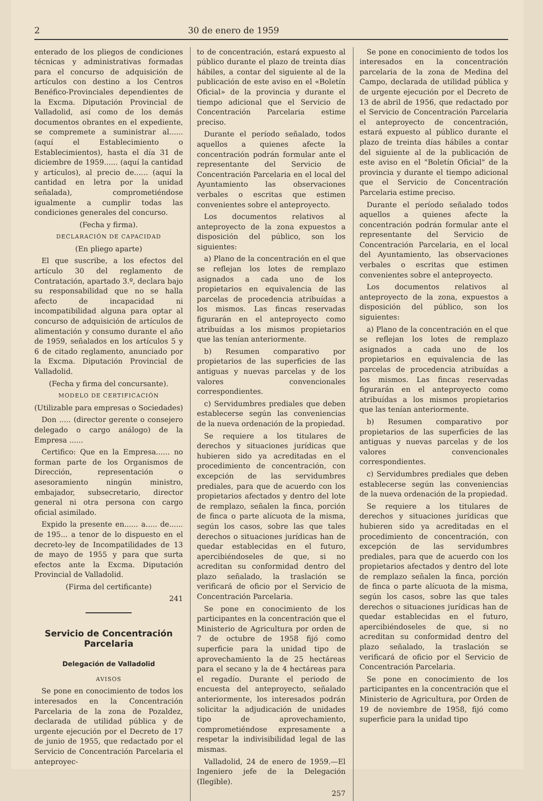2 30 de enero de 1959
enterado de los pliegos de condiciones técnicas y administrativas formadas para el concurso de adquisición de artículos con destino a los Centros Benéfico-Provinciales dependientes de la Excma. Diputación Provincial de Valladolid, así como de los demás documentos obrantes en el expediente, se compremete a suministrar al...... (aquí el Establecimiento o Establecimientos), hasta el día 31 de diciembre de 1959...... (aquí la cantidad y artículos), al precio de...... (aquí la cantidad en letra por la unidad señalada), comprometiéndose igualmente a cumplir todas las condiciones generales del concurso.
(Fecha y firma).
DECLARACIÓN DE CAPACIDAD
(En pliego aparte)
El que suscribe, a los efectos del artículo 30 del reglamento de Contratación, apartado 3.º, declara bajo su responsabilidad que no se halla afecto de incapacidad ni incompatibilidad alguna para optar al concurso de adquisición de artículos de alimentación y consumo durante el año de 1959, señalados en los artículos 5 y 6 de citado reglamento, anunciado por la Excma. Diputación Provincial de Valladolid.
(Fecha y firma del concursante).
MODELO DE CERTIFICACIÓN
(Utilizable para empresas o Sociedades)
Don ..... (director gerente o consejero delegado o cargo análogo) de la Empresa ......
Certifico: Que en la Empresa...... no forman parte de los Organismos de Dirección, representación o asesoramiento ningún ministro, embajador, subsecretario, director general ni otra persona con cargo oficial asimilado.
Expido la presente en...... a..... de...... de 195... a tenor de lo dispuesto en el decreto-ley de Incompatilidades de 13 de mayo de 1955 y para que surta efectos ante la Excma. Diputación Provincial de Valladolid.
(Firma del certificante)
241
Servicio de Concentración Parcelaria
Delegación de Valladolid
AVISOS
Se pone en conocimiento de todos los interesados en la Concentración Parcelaria de la zona de Pozaldez, declarada de utilidad pública y de urgente ejecución por el Decreto de 17 de junio de 1955, que redactado por el Servicio de Concentración Parcelaria el anteproyec-
to de concentración, estará expuesto al público durante el plazo de treinta días hábiles, a contar del siguiente al de la publicación de este aviso en el «Boletín Oficial» de la provincia y durante el tiempo adicional que el Servicio de Concentración Parcelaria estime preciso.
Durante el período señalado, todos aquellos a quienes afecte la concentración podrán formular ante el representante del Servicio de Concentración Parcelaria en el local del Ayuntamiento las observaciones verbales o escritas que estimen convenientes sobre el anteproyecto.
Los documentos relativos al anteproyecto de la zona expuestos a disposición del público, son los siguientes:
a) Plano de la concentración en el que se reflejan los lotes de remplazo asignados a cada uno de los propietarios en equivalencia de las parcelas de procedencia atribuídas a los mismos. Las fincas reservadas figurarán en el anteproyecto como atribuídas a los mismos propietarios que las tenían anteriormente.
b) Resumen comparativo por propietarios de las superficies de las antiguas y nuevas parcelas y de los valores convencionales correspondientes.
c) Servidumbres prediales que deben establecerse según las conveniencias de la nueva ordenación de la propiedad.
Se requiere a los titulares de derechos y situaciones jurídicas que hubieren sido ya acreditadas en el procedimiento de concentración, con excepción de las servidumbres prediales, para que de acuerdo con los propietarios afectados y dentro del lote de remplazo, señalen la finca, porción de finca o parte alícuota de la misma, según los casos, sobre las que tales derechos o situaciones jurídicas han de quedar establecidas en el futuro, apercibiéndoseles de que, si no acreditan su conformidad dentro del plazo señalado, la traslación se verificará de oficio por el Servicio de Concentración Parcelaria.
Se pone en conocimiento de los participantes en la concentración que el Ministerio de Agricultura por orden de 7 de octubre de 1958 fijó como superficie para la unidad tipo de aprovechamiento la de 25 hectáreas para el secano y la de 4 hectáreas para el regadío. Durante el periodo de encuesta del anteproyecto, señalado anteriormente, los interesados podrán solicitar la adjudicación de unidades tipo de aprovechamiento, comprometiéndose expresamente a respetar la indivisibilidad legal de las mismas.
Valladolid, 24 de enero de 1959.—El Ingeniero jefe de la Delegación (Ilegible).
257
Se pone en conocimiento de todos los interesados en la concentración parcelaria de la zona de Medina del Campo, declarada de utilidad pública y de urgente ejecución por el Decreto de 13 de abril de 1956, que redactado por el Servicio de Concentración Parcelaria el anteproyecto de concentración, estará expuesto al público durante el plazo de treinta días hábiles a contar del siguiente al de la publicación de este aviso en el "Boletín Oficial" de la provincia y durante el tiempo adicional que el Servicio de Concentración Parcelaria estime preciso.
Durante el período señalado todos aquellos a quienes afecte la concentración podrán formular ante el representante del Servicio de Concentración Parcelaria, en el local del Ayuntamiento, las observaciones verbales o escritas que estimen convenientes sobre el anteproyecto.
Los documentos relativos al anteproyecto de la zona, expuestos a disposición del público, son los siguientes:
a) Plano de la concentración en el que se reflejan los lotes de remplazo asignados a cada uno de los propietarios en equivalencia de las parcelas de procedencia atribuídas a los mismos. Las fincas reservadas figurarán en el anteproyecto como atribuídas a los mismos propietarios que las tenían anteriormente.
b) Resumen comparativo por propietarios de las superficies de las antiguas y nuevas parcelas y de los valores convencionales correspondientes.
c) Servidumbres prediales que deben establecerse según las conveniencias de la nueva ordenación de la propiedad.
Se requiere a los titulares de derechos y situaciones jurídicas que hubieren sido ya acreditadas en el procedimiento de concentración, con excepción de las servidumbres prediales, para que de acuerdo con los propietarios afectados y dentro del lote de remplazo señalen la finca, porción de finca o parte alícuota de la misma, según los casos, sobre las que tales derechos o situaciones jurídicas han de quedar establecidas en el futuro, apercibiéndoseles de que, si no acreditan su conformidad dentro del plazo señalado, la traslación se verificará de oficio por el Servicio de Concentración Parcelaria.
Se pone en conocimiento de los participantes en la concentración que el Ministerio de Agricultura, por Orden de 19 de noviembre de 1958, fijó como superficie para la unidad tipo